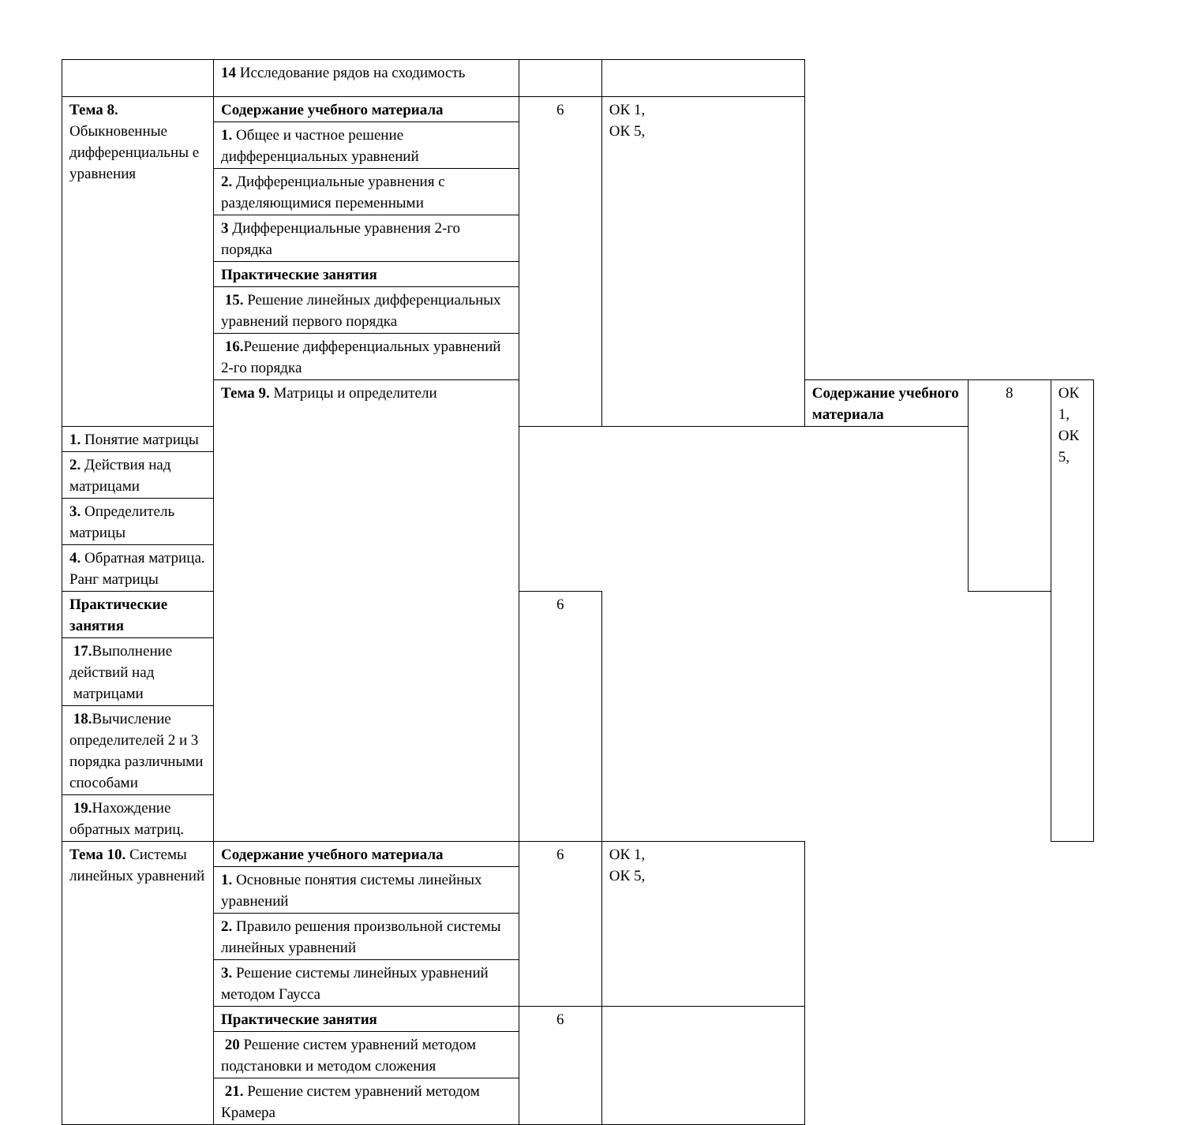| | 14 Исследование рядов на сходимость | | | | | |
| Тема 8. Обыкновенные дифференциальны е уравнения | Содержание учебного материала | 6 | ОК 1, ОК 5, | | | |
| | 1. Общее и частное решение дифференциальных уравнений | | | | | |
| | 2. Дифференциальные уравнения с разделяющимися переменными | | | | | |
| | 3 Дифференциальные уравнения 2-го порядка | | | | | |
| | Практические занятия | | | | | |
| | 15. Решение линейных дифференциальных уравнений первого порядка | | | | | |
| | 16. Решение дифференциальных уравнений 2-го порядка | | | | | |
| | Тема 9. Матрицы и определители | | | Содержание учебного материала | 8 | ОК 1, ОК 5, |
| 1. Понятие матрицы | | | | | | |
| 2. Действия над матрицами | | | | | | |
| 3. Определитель матрицы | | | | | | |
| 4. Обратная матрица. Ранг матрицы | | | | | | |
| Практические занятия | | 6 | | | | |
| 17. Выполнение действий над матрицами | | | | | | |
| 18. Вычисление определителей 2 и 3 порядка различными способами | | | | | | |
| 19. Нахождение обратных матриц. | | | | | | |
| Тема 10. Системы линейных уравнений | Содержание учебного материала | 6 | ОК 1, ОК 5, | | | |
| | 1. Основные понятия системы линейных уравнений | | | | | |
| | 2. Правило решения произвольной системы линейных уравнений | | | | | |
| | 3. Решение системы линейных уравнений методом Гаусса | | | | | |
| | Практические занятия | 6 | | | | |
| | 20 Решение систем уравнений методом подстановки и методом сложения | | | | | |
| | 21. Решение систем уравнений методом Крамера | | | | | |